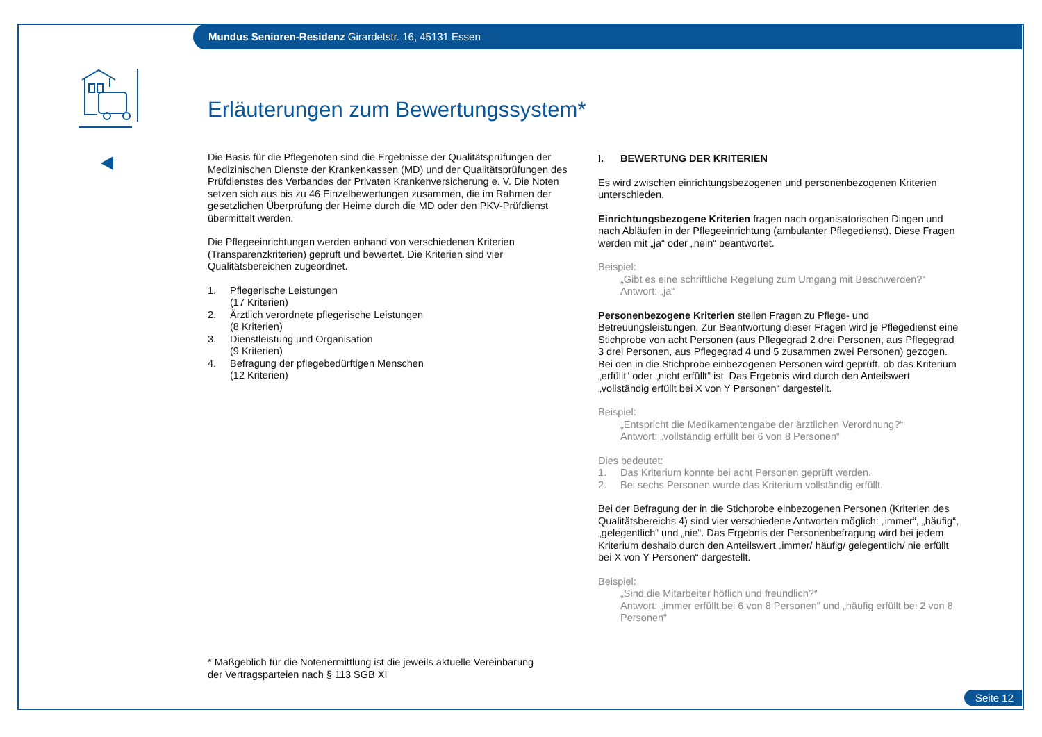Mundus Senioren-Residenz Girardetstr. 16, 45131 Essen
Erläuterungen zum Bewertungssystem*
Die Basis für die Pflegenoten sind die Ergebnisse der Qualitätsprüfungen der Medizinischen Dienste der Krankenkassen (MD) und der Qualitätsprüfungen des Prüfdienstes des Verbandes der Privaten Krankenversicherung e. V. Die Noten setzen sich aus bis zu 46 Einzelbewertungen zusammen, die im Rahmen der gesetzlichen Überprüfung der Heime durch die MD oder den PKV-Prüfdienst übermittelt werden.
Die Pflegeeinrichtungen werden anhand von verschiedenen Kriterien (Transparenzkriterien) geprüft und bewertet. Die Kriterien sind vier Qualitätsbereichen zugeordnet.
1. Pflegerische Leistungen
(17 Kriterien)
2. Ärztlich verordnete pflegerische Leistungen
(8 Kriterien)
3. Dienstleistung und Organisation
(9 Kriterien)
4. Befragung der pflegebedürftigen Menschen
(12 Kriterien)
I. BEWERTUNG DER KRITERIEN
Es wird zwischen einrichtungsbezogenen und personenbezogenen Kriterien unterschieden.
Einrichtungsbezogene Kriterien fragen nach organisatorischen Dingen und nach Abläufen in der Pflegeeinrichtung (ambulanter Pflegedienst). Diese Fragen werden mit „ja“ oder „nein“ beantwortet.
Beispiel:
„Gibt es eine schriftliche Regelung zum Umgang mit Beschwerden?“
Antwort: „ja“
Personenbezogene Kriterien stellen Fragen zu Pflege- und Betreuungsleistungen. Zur Beantwortung dieser Fragen wird je Pflegedienst eine Stichprobe von acht Personen (aus Pflegegrad 2 drei Personen, aus Pflegegrad 3 drei Personen, aus Pflegegrad 4 und 5 zusammen zwei Personen) gezogen. Bei den in die Stichprobe einbezogenen Personen wird geprüft, ob das Kriterium „erfüllt“ oder „nicht erfüllt“ ist. Das Ergebnis wird durch den Anteilswert „vollständig erfüllt bei X von Y Personen“ dargestellt.
Beispiel:
„Entspricht die Medikamentengabe der ärztlichen Verordnung?“
Antwort: „vollständig erfüllt bei 6 von 8 Personen“
Dies bedeutet:
1. Das Kriterium konnte bei acht Personen geprüft werden.
2. Bei sechs Personen wurde das Kriterium vollständig erfüllt.
Bei der Befragung der in die Stichprobe einbezogenen Personen (Kriterien des Qualitätsbereichs 4) sind vier verschiedene Antworten möglich: „immer“, „häufig“, „gelegentlich“ und „nie“. Das Ergebnis der Personenbefragung wird bei jedem Kriterium deshalb durch den Anteilswert „immer/ häufig/ gelegentlich/ nie erfüllt bei X von Y Personen“ dargestellt.
Beispiel:
„Sind die Mitarbeiter höflich und freundlich?“
Antwort: „immer erfüllt bei 6 von 8 Personen“ und „häufig erfüllt bei 2 von 8 Personen“
* Maßgeblich für die Notenermittlung ist die jeweils aktuelle Vereinbarung
der Vertragsparteien nach § 113 SGB XI
Seite 12